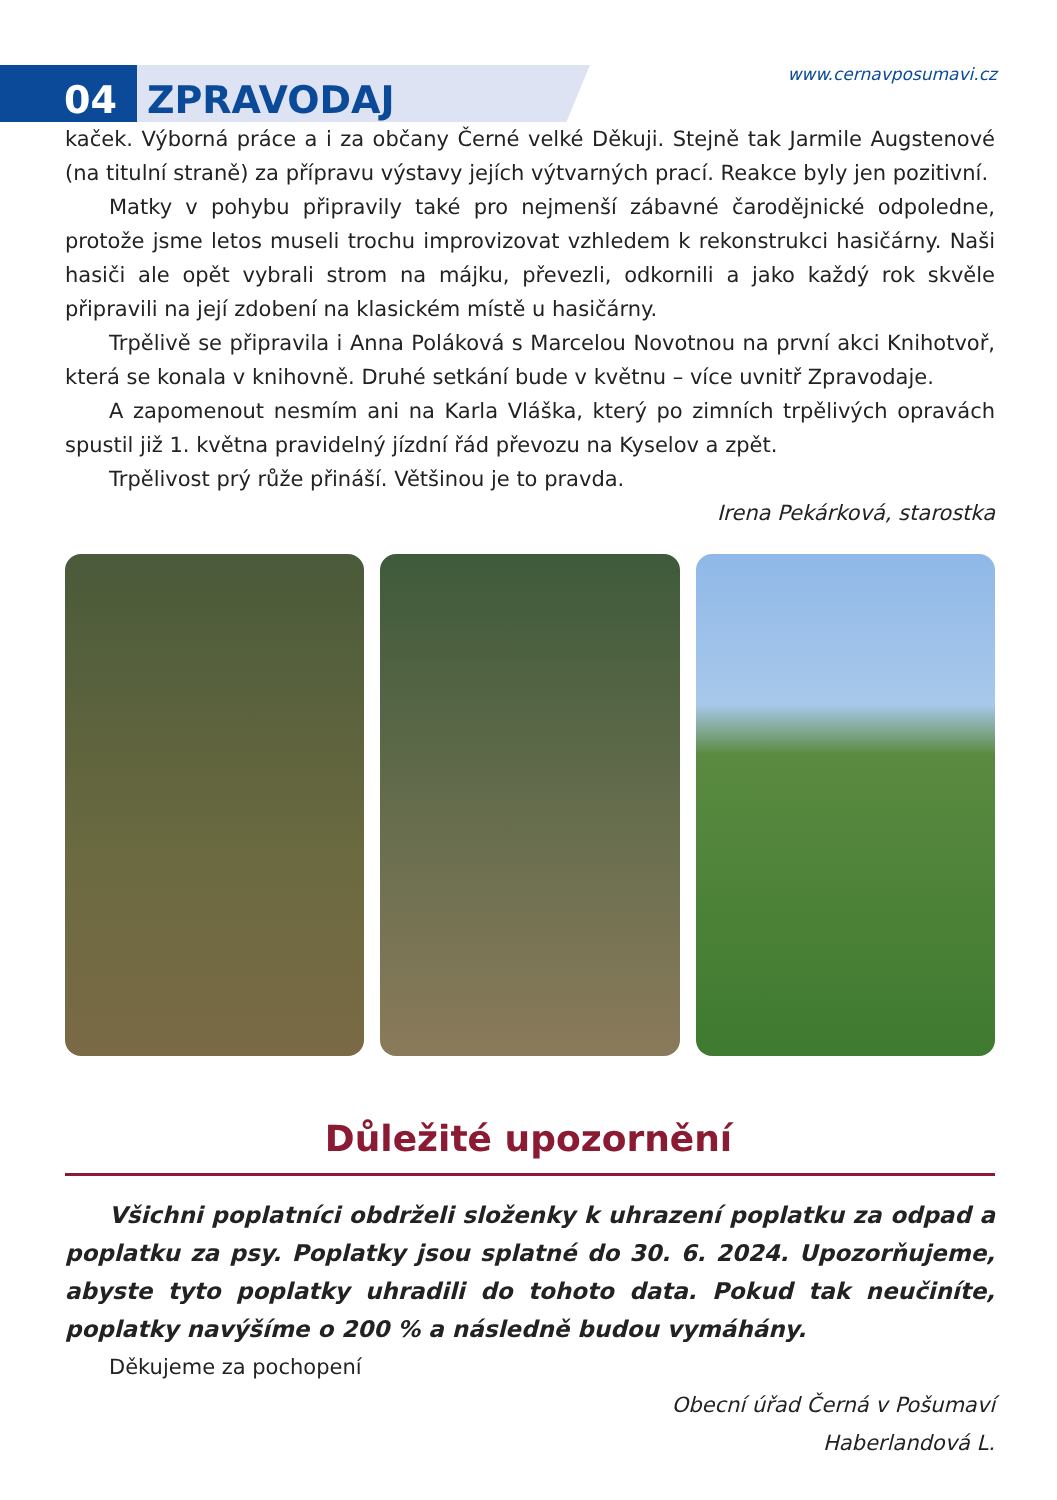04 ZPRAVODAJ
www.cernavposumavi.cz
kaček. Výborná práce a i za občany Černé velké Děkuji. Stejně tak Jarmile Augstenové (na titulní straně) za přípravu výstavy jejích výtvarných prací. Reakce byly jen pozitivní.
Matky v pohybu připravily také pro nejmenší zábavné čarodějnické odpoledne, protože jsme letos museli trochu improvizovat vzhledem k rekonstrukci hasičárny. Naši hasiči ale opět vybrali strom na májku, převezli, odkornili a jako každý rok skvěle připravili na její zdobení na klasickém místě u hasičárny.
Trpělivě se připravila i Anna Poláková s Marcelou Novotnou na první akci Knihotvoř, která se konala v knihovně. Druhé setkání bude v květnu – více uvnitř Zpravodaje.
A zapomenout nesmím ani na Karla Vláška, který po zimních trpělivých opravách spustil již 1. května pravidelný jízdní řád převozu na Kyselov a zpět.
Trpělivost prý růže přináší. Většinou je to pravda.
Irena Pekárková, starostka
Důležité upozornění
Všichni poplatníci obdrželi složenky k uhrazení poplatku za odpad a poplatku za psy. Poplatky jsou splatné do 30. 6. 2024. Upozorňujeme, abyste tyto poplatky uhradili do tohoto data. Pokud tak neučiníte, poplatky navýšíme o 200 % a následně budou vymáhány.
Děkujeme za pochopení
Obecní úřad Černá v Pošumaví
Haberlandová L.